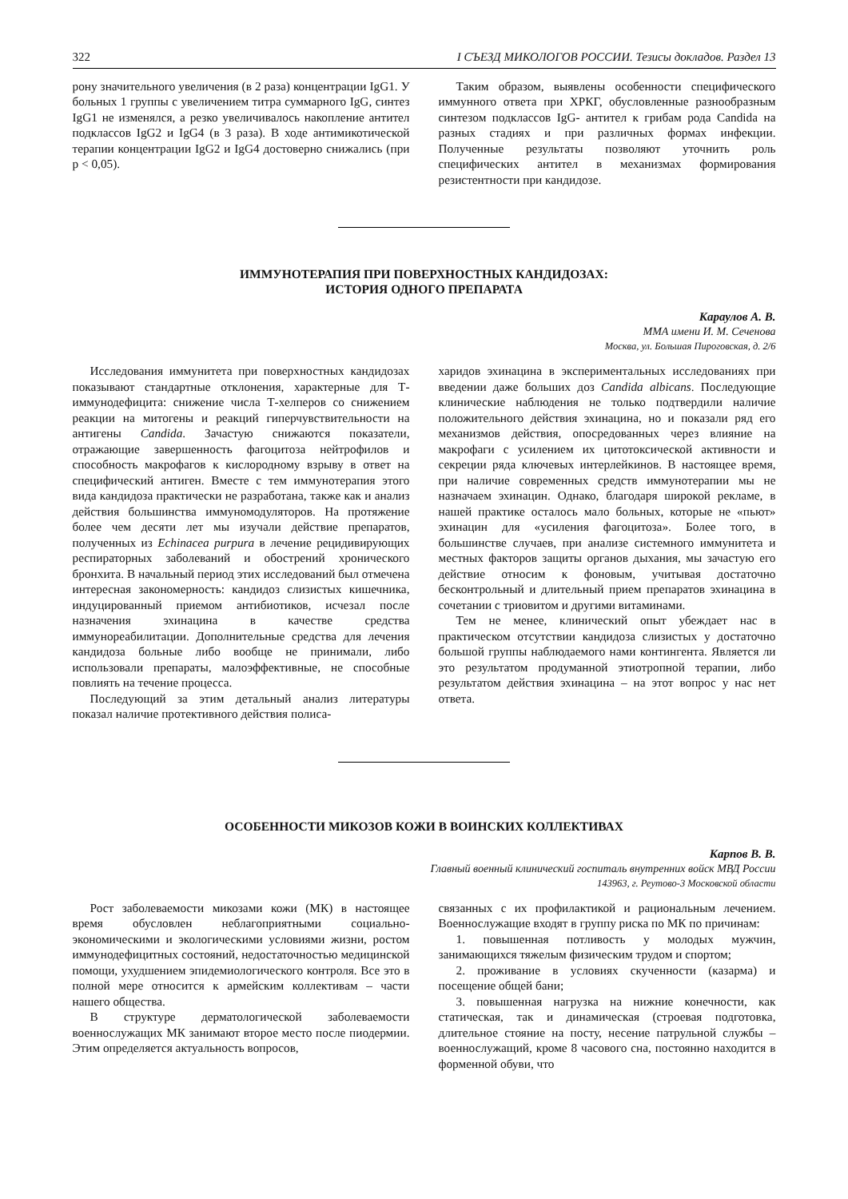322 I СЪЕЗД МИКОЛОГОВ РОССИИ. Тезисы докладов. Раздел 13
рону значительного увеличения (в 2 раза) концентрации IgG1. У больных 1 группы с увеличением титра суммарного IgG, синтез IgG1 не изменялся, а резко увеличивалось накопление антител подклассов IgG2 и IgG4 (в 3 раза). В ходе антимикотической терапии концентрации IgG2 и IgG4 достоверно снижались (при p < 0,05).
Таким образом, выявлены особенности специфического иммунного ответа при ХРКГ, обусловленные разнообразным синтезом подклассов IgG- антител к грибам рода Candida на разных стадиях и при различных формах инфекции. Полученные результаты позволяют уточнить роль специфических антител в механизмах формирования резистентности при кандидозе.
ИММУНОТЕРАПИЯ ПРИ ПОВЕРХНОСТНЫХ КАНДИДОЗАХ:
ИСТОРИЯ ОДНОГО ПРЕПАРАТА
Караулов А. В.
ММА имени И. М. Сеченова
Москва, ул. Большая Пироговская, д. 2/6
Исследования иммунитета при поверхностных кандидозах показывают стандартные отклонения, характерные для Т-иммунодефицита: снижение числа Т-хелперов со снижением реакции на митогены и реакций гиперчувствительности на антигены Candida. Зачастую снижаются показатели, отражающие завершенность фагоцитоза нейтрофилов и способность макрофагов к кислородному взрыву в ответ на специфический антиген. Вместе с тем иммунотерапия этого вида кандидоза практически не разработана, также как и анализ действия большинства иммуномодуляторов. На протяжение более чем десяти лет мы изучали действие препаратов, полученных из Echinacea purpura в лечение рецидивирующих респираторных заболеваний и обострений хронического бронхита. В начальный период этих исследований был отмечена интересная закономерность: кандидоз слизистых кишечника, индуцированный приемом антибиотиков, исчезал после назначения эхинацина в качестве средства иммунореабилитации. Дополнительные средства для лечения кандидоза больные либо вообще не принимали, либо использовали препараты, малоэффективные, не способные повлиять на течение процесса.
Последующий за этим детальный анализ литературы показал наличие протективного действия полиса-
харидов эхинацина в экспериментальных исследованиях при введении даже больших доз Candida albicans. Последующие клинические наблюдения не только подтвердили наличие положительного действия эхинацина, но и показали ряд его механизмов действия, опосредованных через влияние на макрофаги с усилением их цитотоксической активности и секреции ряда ключевых интерлейкинов. В настоящее время, при наличие современных средств иммунотерапии мы не назначаем эхинацин. Однако, благодаря широкой рекламе, в нашей практике осталось мало больных, которые не «пьют» эхинацин для «усиления фагоцитоза». Более того, в большинстве случаев, при анализе системного иммунитета и местных факторов защиты органов дыхания, мы зачастую его действие относим к фоновым, учитывая достаточно бесконтрольный и длительный прием препаратов эхинацина в сочетании с триовитом и другими витаминами.
Тем не менее, клинический опыт убеждает нас в практическом отсутствии кандидоза слизистых у достаточно большой группы наблюдаемого нами контингента. Является ли это результатом продуманной этиотропной терапии, либо результатом действия эхинацина – на этот вопрос у нас нет ответа.
ОСОБЕННОСТИ МИКОЗОВ КОЖИ В ВОИНСКИХ КОЛЛЕКТИВАХ
Карпов В. В.
Главный военный клинический госпиталь внутренних войск МВД России
143963, г. Реутово-3 Московской области
Рост заболеваемости микозами кожи (МК) в настоящее время обусловлен неблагоприятными социально-экономическими и экологическими условиями жизни, ростом иммунодефицитных состояний, недостаточностью медицинской помощи, ухудшением эпидемиологического контроля. Все это в полной мере относится к армейским коллективам – части нашего общества.
В структуре дерматологической заболеваемости военнослужащих МК занимают второе место после пиодермии. Этим определяется актуальность вопросов,
связанных с их профилактикой и рациональным лечением. Военнослужащие входят в группу риска по МК по причинам:
1. повышенная потливость у молодых мужчин, занимающихся тяжелым физическим трудом и спортом;
2. проживание в условиях скученности (казарма) и посещение общей бани;
3. повышенная нагрузка на нижние конечности, как статическая, так и динамическая (строевая подготовка, длительное стояние на посту, несение патрульной службы – военнослужащий, кроме 8 часового сна, постоянно находится в форменной обуви, что